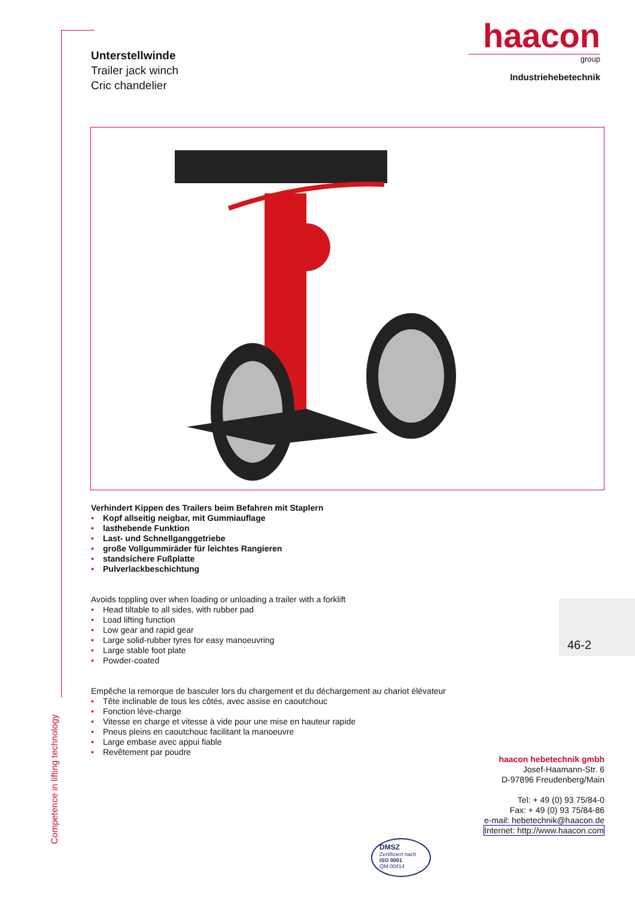Unterstellwinde
Trailer jack winch
Cric chandelier
haacon
group
Industriehebetechnik
Verhindert Kippen des Trailers beim Befahren mit Staplern
• Kopf allseitig neigbar, mit Gummiauflage
• lasthebende Funktion
• Last- und Schnellganggetriebe
• große Vollgummiräder für leichtes Rangieren
• standsichere Fußplatte
• Pulverlackbeschichtung
Avoids toppling over when loading or unloading a trailer with a forklift
• Head tiltable to all sides, with rubber pad
• Load lifting function
• Low gear and rapid gear
• Large solid-rubber tyres for easy manoeuvring
• Large stable foot plate
• Powder-coated
Empêche la remorque de basculer lors du chargement et du déchargement au chariot élévateur
• Tête inclinable de tous les côtés, avec assise en caoutchouc
• Fonction lève-charge
• Vitesse en charge et vitesse à vide pour une mise en hauteur rapide
• Pneus pleins en caoutchouc facilitant la manoeuvre
• Large embase avec appui fiable
• Revêtement par poudre
46-2
haacon hebetechnik gmbh
Josef-Haamann-Str. 6
D-97896 Freudenberg/Main
Tel: + 49 (0) 93 75/84-0
Fax: + 49 (0) 93 75/84-86
e-mail: hebetechnik@haacon.de
Internet: http://www.haacon.com
DMSZ
Zertifiziert nach
ISO 9001
QM 00414
Competence in lifting technology